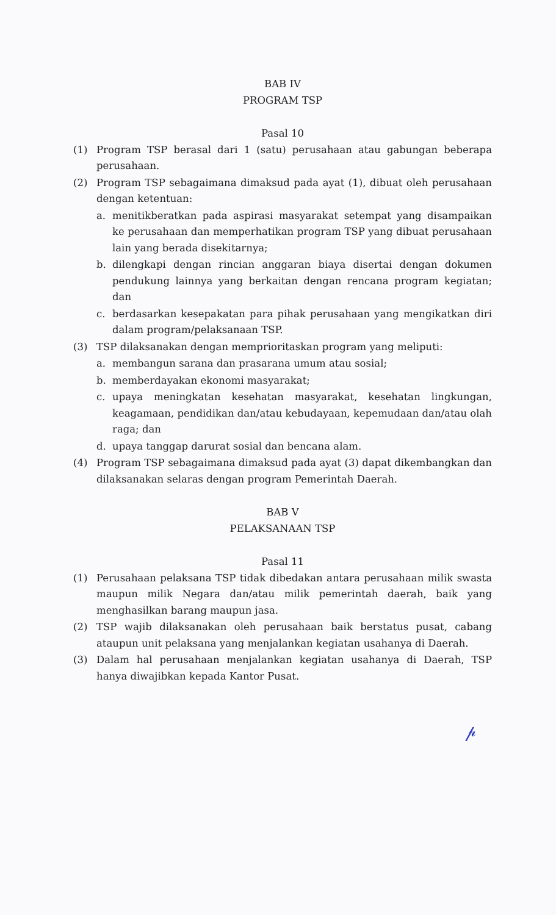BAB IV
PROGRAM TSP
Pasal 10
(1) Program TSP berasal dari 1 (satu) perusahaan atau gabungan beberapa perusahaan.
(2) Program TSP sebagaimana dimaksud pada ayat (1), dibuat oleh perusahaan dengan ketentuan:
a. menitikberatkan pada aspirasi masyarakat setempat yang disampaikan ke perusahaan dan memperhatikan program TSP yang dibuat perusahaan lain yang berada disekitarnya;
b. dilengkapi dengan rincian anggaran biaya disertai dengan dokumen pendukung lainnya yang berkaitan dengan rencana program kegiatan; dan
c. berdasarkan kesepakatan para pihak perusahaan yang mengikatkan diri dalam program/pelaksanaan TSP.
(3) TSP dilaksanakan dengan memprioritaskan program yang meliputi:
a. membangun sarana dan prasarana umum atau sosial;
b. memberdayakan ekonomi masyarakat;
c. upaya meningkatan kesehatan masyarakat, kesehatan lingkungan, keagamaan, pendidikan dan/atau kebudayaan, kepemudaan dan/atau olah raga; dan
d. upaya tanggap darurat sosial dan bencana alam.
(4) Program TSP sebagaimana dimaksud pada ayat (3) dapat dikembangkan dan dilaksanakan selaras dengan program Pemerintah Daerah.
BAB V
PELAKSANAAN TSP
Pasal 11
(1) Perusahaan pelaksana TSP tidak dibedakan antara perusahaan milik swasta maupun milik Negara dan/atau milik pemerintah daerah, baik yang menghasilkan barang maupun jasa.
(2) TSP wajib dilaksanakan oleh perusahaan baik berstatus pusat, cabang ataupun unit pelaksana yang menjalankan kegiatan usahanya di Daerah.
(3) Dalam hal perusahaan menjalankan kegiatan usahanya di Daerah, TSP hanya diwajibkan kepada Kantor Pusat.
𝓅